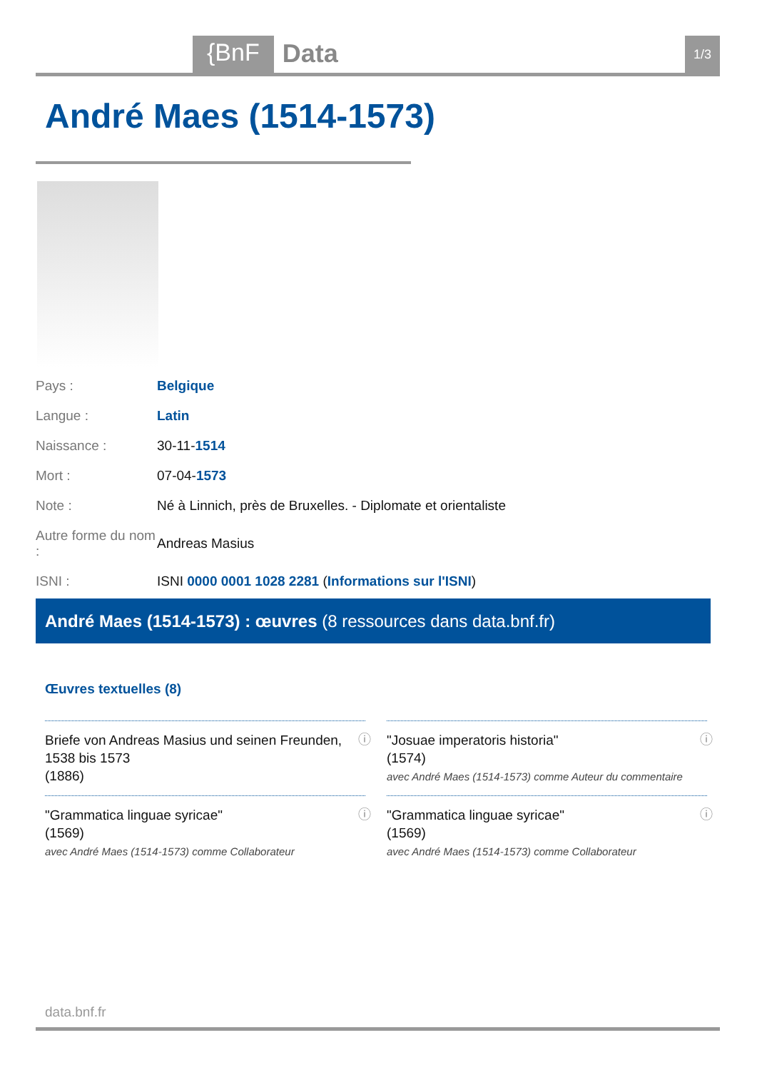{BnF Data 1/3
André Maes (1514-1573)
| Pays : | Belgique |
| Langue : | Latin |
| Naissance : | 30-11- 1514 |
| Mort : | 07-04- 1573 |
| Note : | Né à Linnich, près de Bruxelles. - Diplomate et orientaliste |
| Autre forme du nom : | Andreas Masius |
| ISNI : | ISNI 0000 0001 1028 2281 ( Informations sur l'ISNI ) |
André Maes (1514-1573) : œuvres (8 ressources dans data.bnf.fr)
Œuvres textuelles (8)
Briefe von Andreas Masius und seinen Freunden, 1538 bis 1573
(1886)
ⓘ
"Josuae imperatoris historia"
(1574)
avec André Maes (1514-1573) comme Auteur du commentaire
ⓘ
"Grammatica linguae syricae"
(1569)
avec André Maes (1514-1573) comme Collaborateur
ⓘ
"Grammatica linguae syricae"
(1569)
avec André Maes (1514-1573) comme Collaborateur
ⓘ
data.bnf.fr